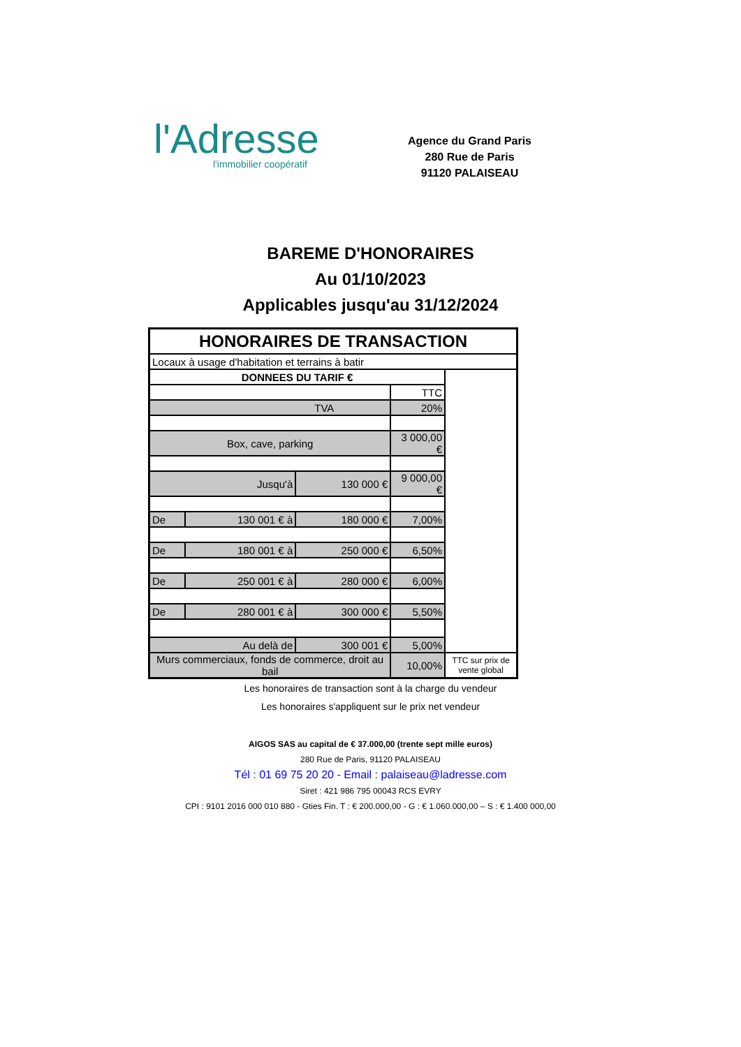l'Adresse
l'immobilier coopératif
Agence du Grand Paris
280 Rue de Paris
91120 PALAISEAU
BAREME D'HONORAIRES
Au 01/10/2023
Applicables jusqu'au 31/12/2024
| HONORAIRES DE TRANSACTION | | | | |
| --- | --- | --- | --- | --- |
| Locaux à usage d'habitation et terrains à batir | | | | |
| DONNEES DU TARIF € | | | | |
| | | | TTC | |
| TVA | | | 20% | |
| Box, cave, parking | | | 3 000,00 € | |
| Jusqu'à | | 130 000 € | 9 000,00 € | |
| De | 130 001 € à | 180 000 € | 7,00% | |
| De | 180 001 € à | 250 000 € | 6,50% | |
| De | 250 001 € à | 280 000 € | 6,00% | |
| De | 280 001 € à | 300 000 € | 5,50% | |
| Au delà de | | 300 001 € | 5,00% | |
| Murs commerciaux, fonds de commerce, droit au bail | | | 10,00% | TTC sur prix de vente global |
Les honoraires de transaction sont à la charge du vendeur
Les honoraires s'appliquent sur le prix net vendeur
AIGOS SAS au capital de € 37.000,00 (trente sept mille euros)
280 Rue de Paris, 91120 PALAISEAU
Tél : 01 69 75 20 20 - Email : palaiseau@ladresse.com
Siret : 421 986 795 00043 RCS EVRY
CPI : 9101 2016 000 010 880 - Gties Fin. T : € 200.000,00 - G : € 1.060.000,00 – S : € 1.400 000,00